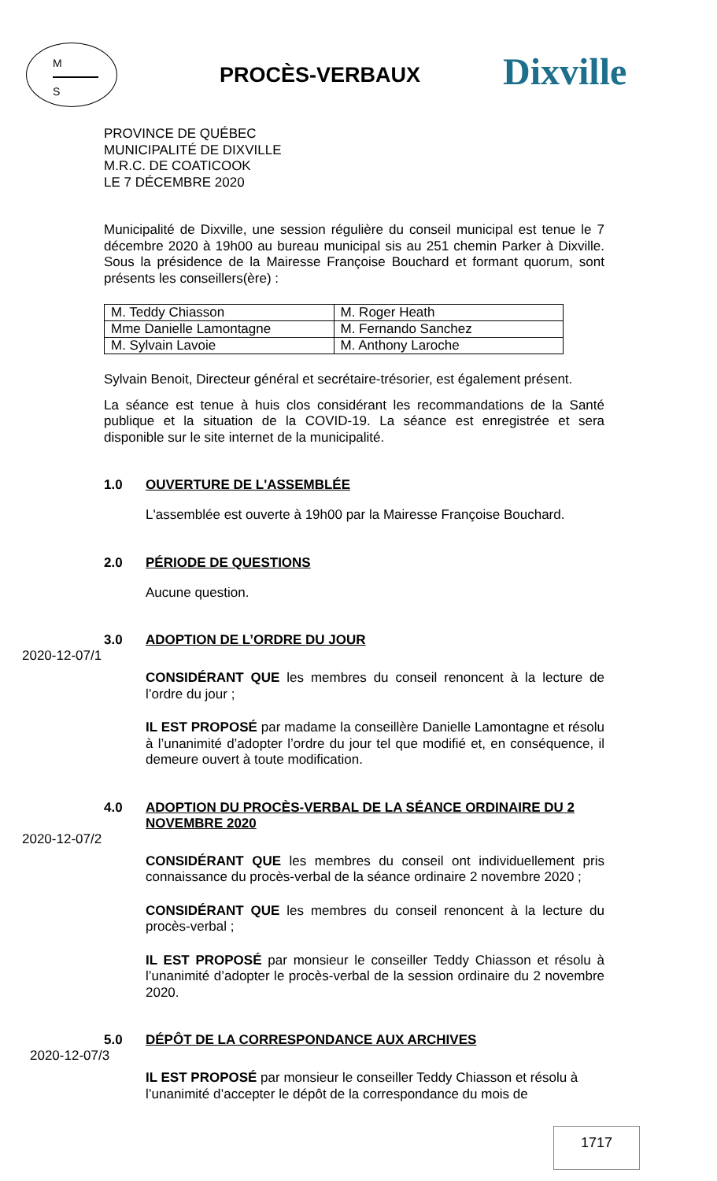M
S
PROCÈS-VERBAUX
Dixville
PROVINCE DE QUÉBEC
MUNICIPALITÉ DE DIXVILLE
M.R.C. DE COATICOOK
LE 7 DÉCEMBRE 2020
Municipalité de Dixville, une session régulière du conseil municipal est tenue le 7 décembre 2020 à 19h00 au bureau municipal sis au 251 chemin Parker à Dixville. Sous la présidence de la Mairesse Françoise Bouchard et formant quorum, sont présents les conseillers(ère) :
| M. Teddy Chiasson | M. Roger Heath |
| Mme Danielle Lamontagne | M. Fernando Sanchez |
| M. Sylvain Lavoie | M. Anthony Laroche |
Sylvain Benoit, Directeur général et secrétaire-trésorier, est également présent.
La séance est tenue à huis clos considérant les recommandations de la Santé publique et la situation de la COVID-19. La séance est enregistrée et sera disponible sur le site internet de la municipalité.
1.0 OUVERTURE DE L'ASSEMBLÉE
L'assemblée est ouverte à 19h00 par la Mairesse Françoise Bouchard.
2.0 PÉRIODE DE QUESTIONS
Aucune question.
3.0 ADOPTION DE L’ORDRE DU JOUR
2020-12-07/1
CONSIDÉRANT QUE les membres du conseil renoncent à la lecture de l’ordre du jour ;
IL EST PROPOSÉ par madame la conseillère Danielle Lamontagne et résolu à l’unanimité d’adopter l’ordre du jour tel que modifié et, en conséquence, il demeure ouvert à toute modification.
4.0 ADOPTION DU PROCÈS-VERBAL DE LA SÉANCE ORDINAIRE DU 2 NOVEMBRE 2020
2020-12-07/2
CONSIDÉRANT QUE les membres du conseil ont individuellement pris connaissance du procès-verbal de la séance ordinaire 2 novembre 2020 ;
CONSIDÉRANT QUE les membres du conseil renoncent à la lecture du procès-verbal ;
IL EST PROPOSÉ par monsieur le conseiller Teddy Chiasson et résolu à l’unanimité d’adopter le procès-verbal de la session ordinaire du 2 novembre 2020.
5.0 DÉPÔT DE LA CORRESPONDANCE AUX ARCHIVES
2020-12-07/3
IL EST PROPOSÉ par monsieur le conseiller Teddy Chiasson et résolu à l’unanimité d’accepter le dépôt de la correspondance du mois de
1717